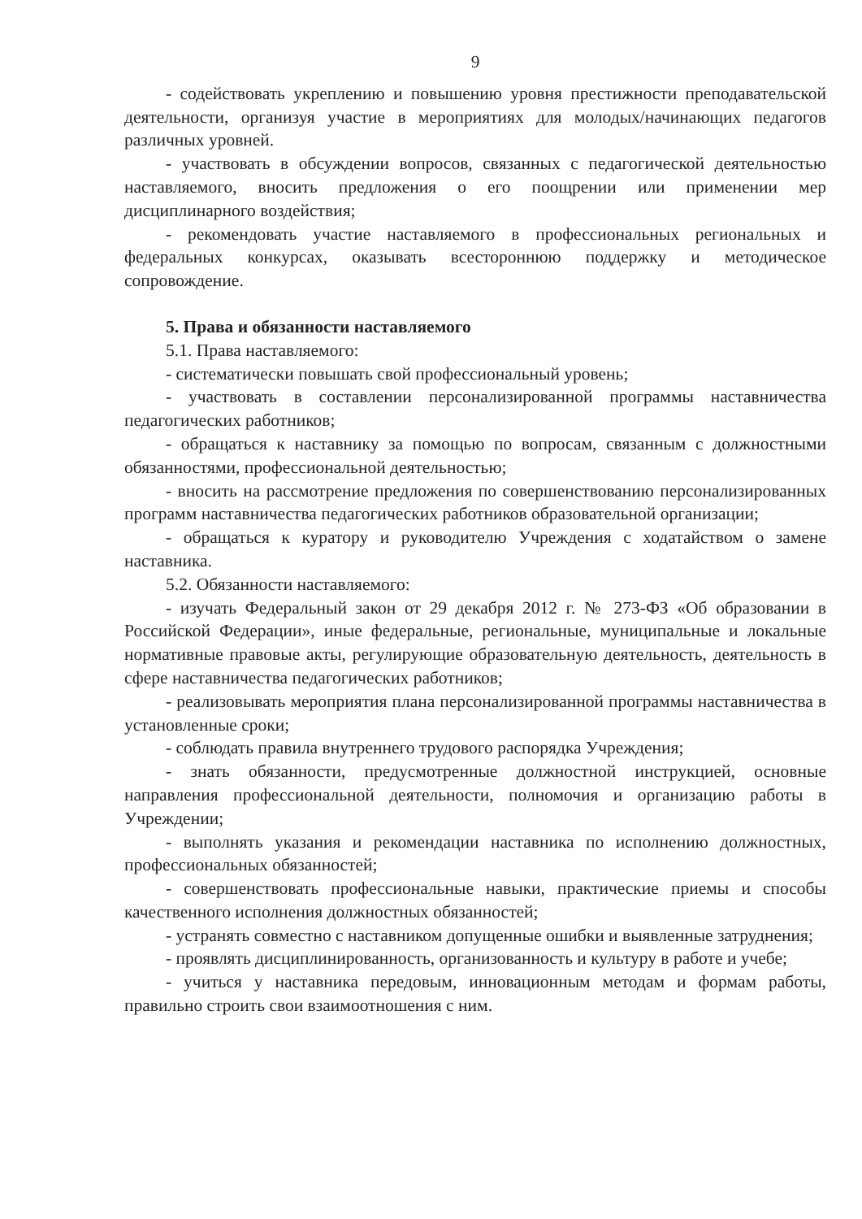9
- содействовать укреплению и повышению уровня престижности преподавательской деятельности, организуя участие в мероприятиях для молодых/начинающих педагогов различных уровней.
- участвовать в обсуждении вопросов, связанных с педагогической деятельностью наставляемого, вносить предложения о его поощрении или применении мер дисциплинарного воздействия;
- рекомендовать участие наставляемого в профессиональных региональных и федеральных конкурсах, оказывать всестороннюю поддержку и методическое сопровождение.
5. Права и обязанности наставляемого
5.1. Права наставляемого:
- систематически повышать свой профессиональный уровень;
- участвовать в составлении персонализированной программы наставничества педагогических работников;
- обращаться к наставнику за помощью по вопросам, связанным с должностными обязанностями, профессиональной деятельностью;
- вносить на рассмотрение предложения по совершенствованию персонализированных программ наставничества педагогических работников образовательной организации;
- обращаться к куратору и руководителю Учреждения с ходатайством о замене наставника.
5.2. Обязанности наставляемого:
- изучать Федеральный закон от 29 декабря 2012 г. № 273-ФЗ «Об образовании в Российской Федерации», иные федеральные, региональные, муниципальные и локальные нормативные правовые акты, регулирующие образовательную деятельность, деятельность в сфере наставничества педагогических работников;
- реализовывать мероприятия плана персонализированной программы наставничества в установленные сроки;
- соблюдать правила внутреннего трудового распорядка Учреждения;
- знать обязанности, предусмотренные должностной инструкцией, основные направления профессиональной деятельности, полномочия и организацию работы в Учреждении;
- выполнять указания и рекомендации наставника по исполнению должностных, профессиональных обязанностей;
- совершенствовать профессиональные навыки, практические приемы и способы качественного исполнения должностных обязанностей;
- устранять совместно с наставником допущенные ошибки и выявленные затруднения;
- проявлять дисциплинированность, организованность и культуру в работе и учебе;
- учиться у наставника передовым, инновационным методам и формам работы, правильно строить свои взаимоотношения с ним.